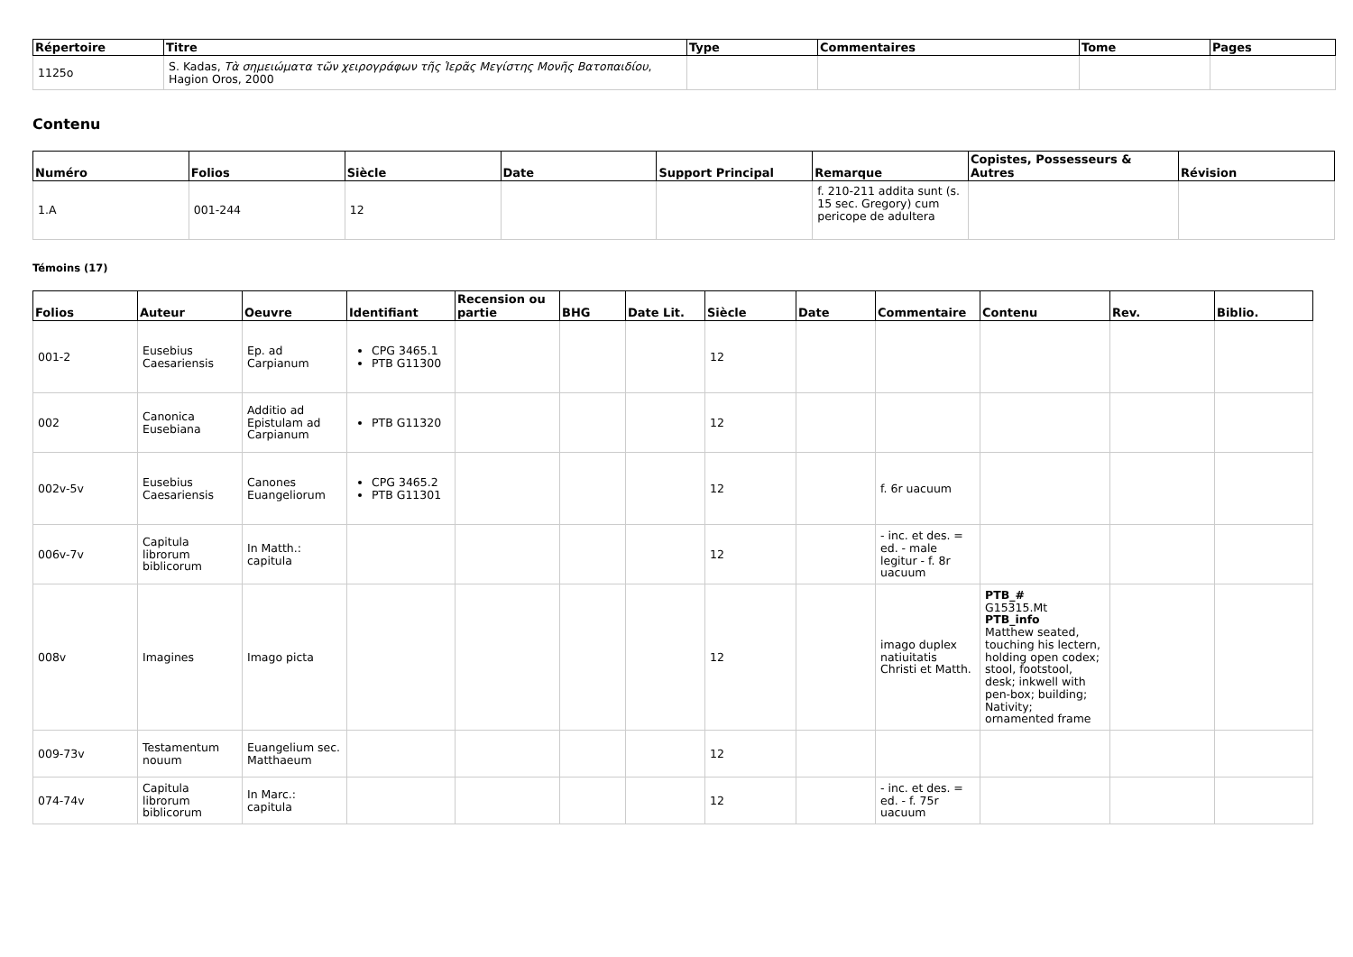| Répertoire | Titre | Type | Commentaires | Tome | Pages |
| --- | --- | --- | --- | --- | --- |
| 1125o | S. Kadas, Τὰ σημειώματα τῶν χειρογράφων τῆς Ἱερᾶς Μεγίστης Μονῆς Βατοπαιδίου , Hagion Oros, 2000 | | | | |
Contenu
| Numéro | Folios | Siècle | Date | Support Principal | Remarque | Copistes, Possesseurs & Autres | Révision |
| --- | --- | --- | --- | --- | --- | --- | --- |
| 1.A | 001-244 | 12 | | | f. 210-211 addita sunt (s. 15 sec. Gregory) cum pericope de adultera | | |
Témoins (17)
| Folios | Auteur | Oeuvre | Identifiant | Recension ou partie | BHG | Date Lit. | Siècle | Date | Commentaire | Contenu | Rev. | Biblio. |
| --- | --- | --- | --- | --- | --- | --- | --- | --- | --- | --- | --- | --- |
| 001-2 | Eusebius Caesariensis | Ep. ad Carpianum | CPG 3465.1 PTB G11300 | | | | 12 | | | | | |
| 002 | Canonica Eusebiana | Additio ad Epistulam ad Carpianum | PTB G11320 | | | | 12 | | | | | |
| 002v-5v | Eusebius Caesariensis | Canones Euangeliorum | CPG 3465.2 PTB G11301 | | | | 12 | | f. 6r uacuum | | | |
| 006v-7v | Capitula librorum biblicorum | In Matth.: capitula | | | | | 12 | | - inc. et des. = ed. - male legitur - f. 8r uacuum | | | |
| 008v | Imagines | Imago picta | | | | | 12 | | imago duplex natiuitatis Christi et Matth. | PTB_# G15315.Mt PTB_info Matthew seated, touching his lectern, holding open codex; stool, footstool, desk; inkwell with pen-box; building; Nativity; ornamented frame | | |
| 009-73v | Testamentum nouum | Euangelium sec. Matthaeum | | | | | 12 | | | | | |
| 074-74v | Capitula librorum biblicorum | In Marc.: capitula | | | | | 12 | | - inc. et des. = ed. - f. 75r uacuum | | | |